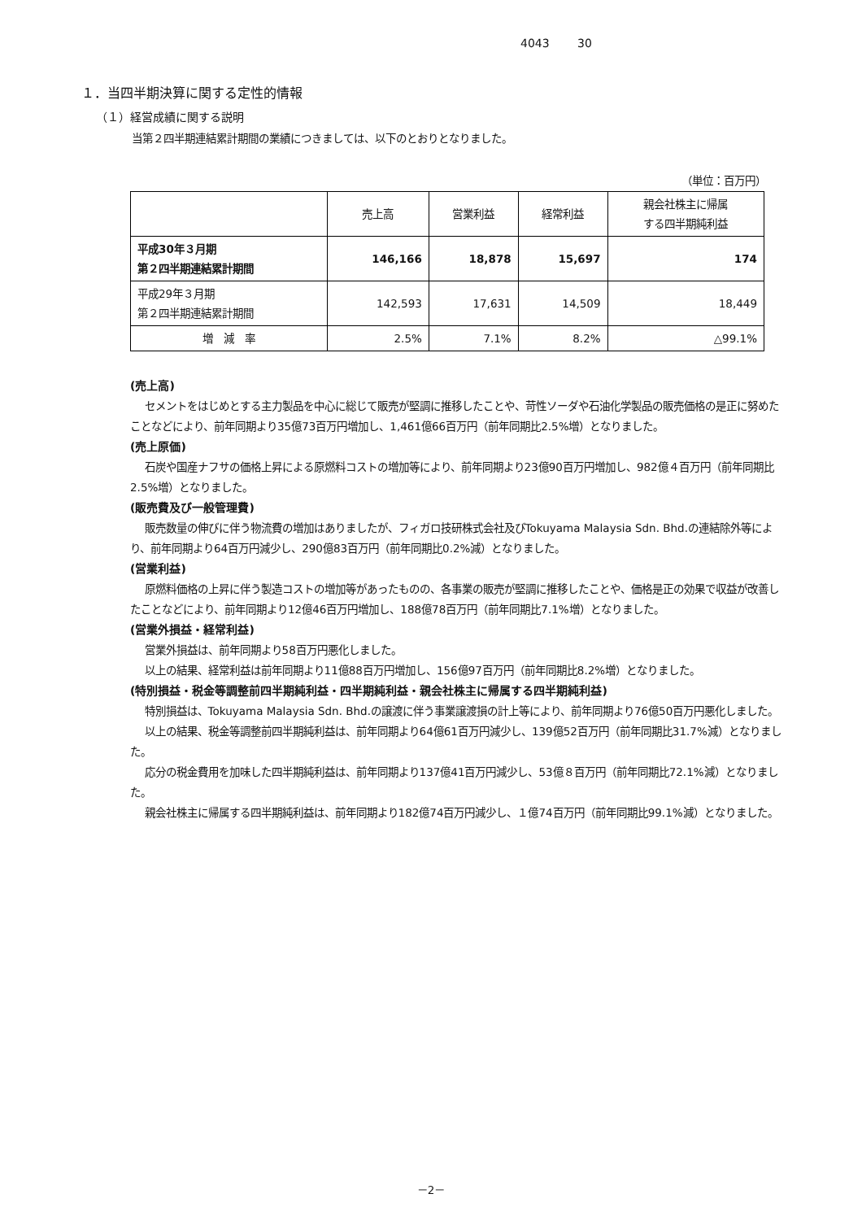4043 30
１．当四半期決算に関する定性的情報
（１）経営成績に関する説明
当第２四半期連結累計期間の業績につきましては、以下のとおりとなりました。
（単位：百万円）
| | 売上高 | 営業利益 | 経常利益 | 親会社株主に帰属 する四半期純利益 |
| --- | --- | --- | --- | --- |
| 平成30年３月期 第２四半期連結累計期間 | 146,166 | 18,878 | 15,697 | 174 |
| 平成29年３月期 第２四半期連結累計期間 | 142,593 | 17,631 | 14,509 | 18,449 |
| 増 減 率 | 2.5% | 7.1% | 8.2% | △99.1% |
(売上高)
セメントをはじめとする主力製品を中心に総じて販売が堅調に推移したことや、苛性ソーダや石油化学製品の販売価格の是正に努めたことなどにより、前年同期より35億73百万円増加し、1,461億66百万円（前年同期比2.5%増）となりました。
(売上原価)
石炭や国産ナフサの価格上昇による原燃料コストの増加等により、前年同期より23億90百万円増加し、982億４百万円（前年同期比2.5%増）となりました。
(販売費及び一般管理費)
販売数量の伸びに伴う物流費の増加はありましたが、フィガロ技研株式会社及びTokuyama Malaysia Sdn. Bhd.の連結除外等により、前年同期より64百万円減少し、290億83百万円（前年同期比0.2%減）となりました。
(営業利益)
原燃料価格の上昇に伴う製造コストの増加等があったものの、各事業の販売が堅調に推移したことや、価格是正の効果で収益が改善したことなどにより、前年同期より12億46百万円増加し、188億78百万円（前年同期比7.1%増）となりました。
(営業外損益・経常利益)
営業外損益は、前年同期より58百万円悪化しました。
以上の結果、経常利益は前年同期より11億88百万円増加し、156億97百万円（前年同期比8.2%増）となりました。
(特別損益・税金等調整前四半期純利益・四半期純利益・親会社株主に帰属する四半期純利益)
特別損益は、Tokuyama Malaysia Sdn. Bhd.の譲渡に伴う事業譲渡損の計上等により、前年同期より76億50百万円悪化しました。
以上の結果、税金等調整前四半期純利益は、前年同期より64億61百万円減少し、139億52百万円（前年同期比31.7%減）となりました。
応分の税金費用を加味した四半期純利益は、前年同期より137億41百万円減少し、53億８百万円（前年同期比72.1%減）となりました。
親会社株主に帰属する四半期純利益は、前年同期より182億74百万円減少し、１億74百万円（前年同期比99.1%減）となりました。
－2－